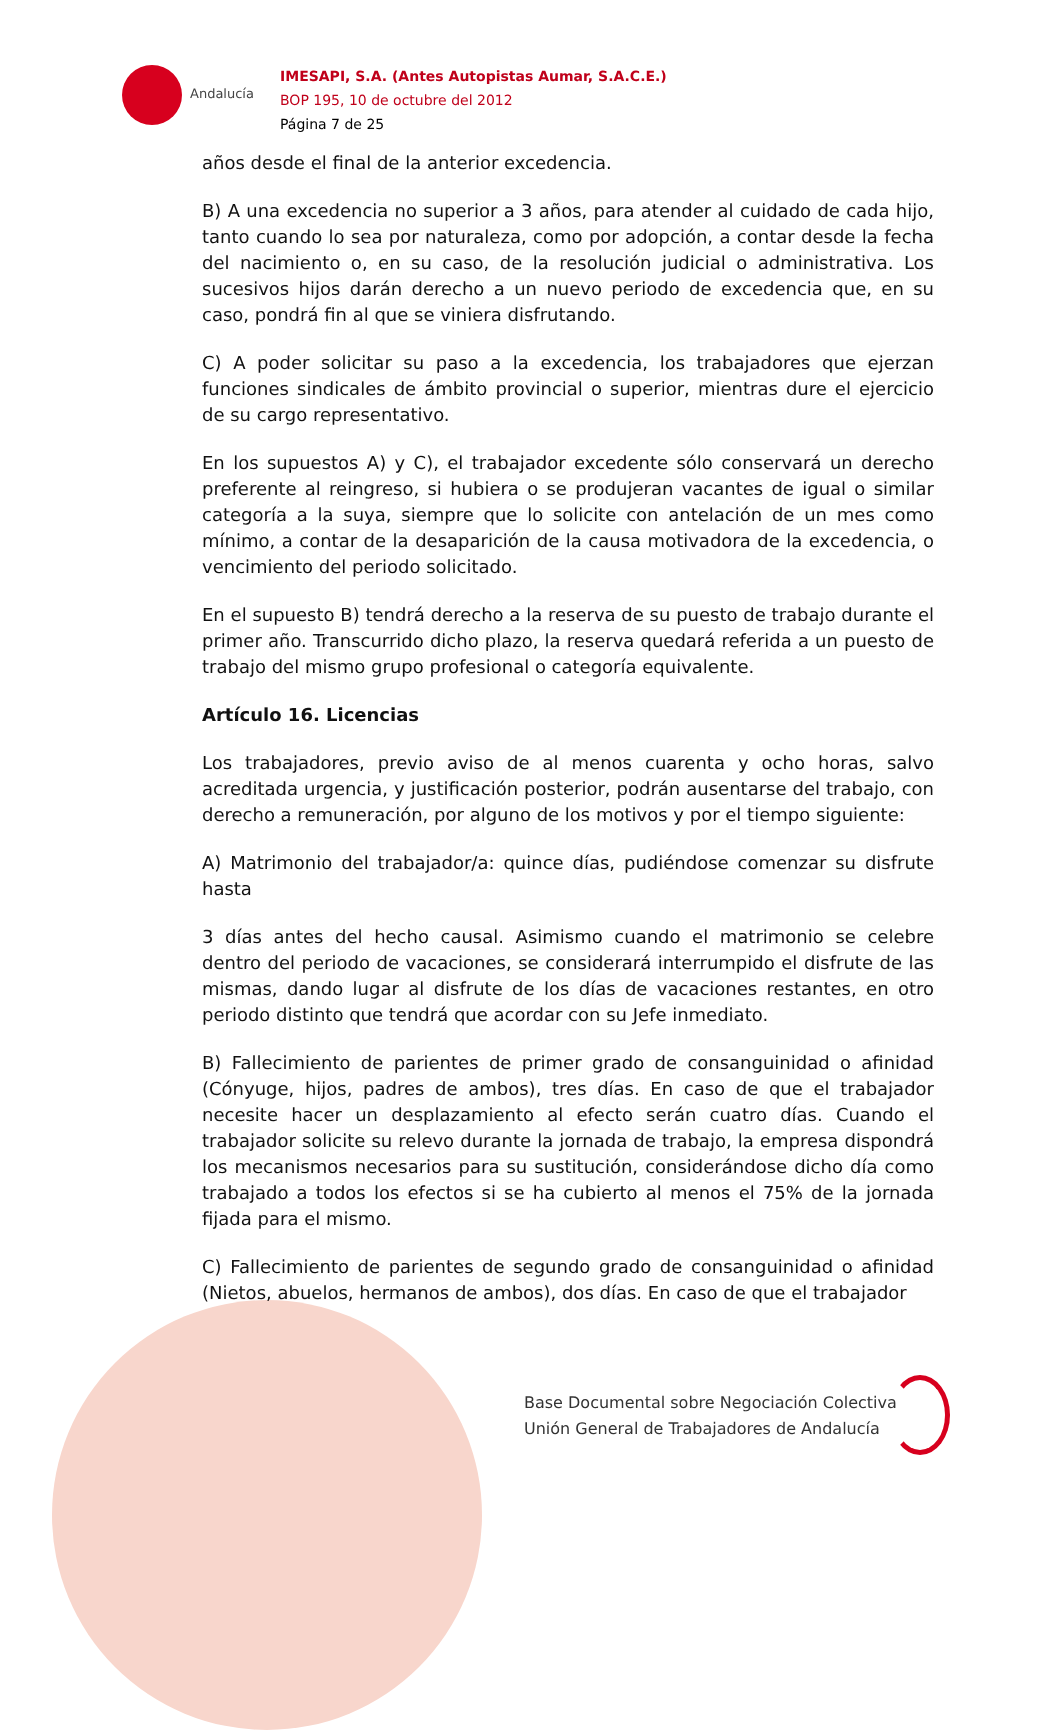Andalucía
IMESAPI, S.A. (Antes Autopistas Aumar, S.A.C.E.)
BOP 195, 10 de octubre del 2012
Página 7 de 25
años desde el final de la anterior excedencia.
B) A una excedencia no superior a 3 años, para atender al cuidado de cada hijo, tanto cuando lo sea por naturaleza, como por adopción, a contar desde la fecha del nacimiento o, en su caso, de la resolución judicial o administrativa. Los sucesivos hijos darán derecho a un nuevo periodo de excedencia que, en su caso, pondrá fin al que se viniera disfrutando.
C) A poder solicitar su paso a la excedencia, los trabajadores que ejerzan funciones sindicales de ámbito provincial o superior, mientras dure el ejercicio de su cargo representativo.
En los supuestos A) y C), el trabajador excedente sólo conservará un derecho preferente al reingreso, si hubiera o se produjeran vacantes de igual o similar categoría a la suya, siempre que lo solicite con antelación de un mes como mínimo, a contar de la desaparición de la causa motivadora de la excedencia, o vencimiento del periodo solicitado.
En el supuesto B) tendrá derecho a la reserva de su puesto de trabajo durante el primer año. Transcurrido dicho plazo, la reserva quedará referida a un puesto de trabajo del mismo grupo profesional o categoría equivalente.
Artículo 16. Licencias
Los trabajadores, previo aviso de al menos cuarenta y ocho horas, salvo acreditada urgencia, y justificación posterior, podrán ausentarse del trabajo, con derecho a remuneración, por alguno de los motivos y por el tiempo siguiente:
A) Matrimonio del trabajador/a: quince días, pudiéndose comenzar su disfrute hasta
3 días antes del hecho causal. Asimismo cuando el matrimonio se celebre dentro del periodo de vacaciones, se considerará interrumpido el disfrute de las mismas, dando lugar al disfrute de los días de vacaciones restantes, en otro periodo distinto que tendrá que acordar con su Jefe inmediato.
B) Fallecimiento de parientes de primer grado de consanguinidad o afinidad (Cónyuge, hijos, padres de ambos), tres días. En caso de que el trabajador necesite hacer un desplazamiento al efecto serán cuatro días. Cuando el trabajador solicite su relevo durante la jornada de trabajo, la empresa dispondrá los mecanismos necesarios para su sustitución, considerándose dicho día como trabajado a todos los efectos si se ha cubierto al menos el 75% de la jornada fijada para el mismo.
C) Fallecimiento de parientes de segundo grado de consanguinidad o afinidad (Nietos, abuelos, hermanos de ambos), dos días. En caso de que el trabajador
Base Documental sobre Negociación Colectiva
Unión General de Trabajadores de Andalucía